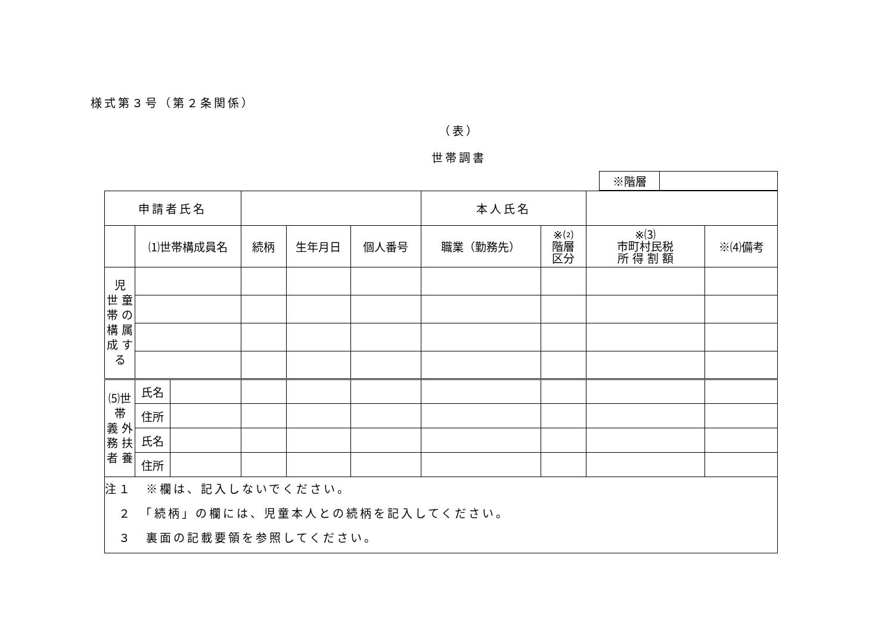様式第３号（第２条関係）
（表）
世帯調書
| ※階層 | |
| 申請者氏名 | | | | | | 本人氏名 | | | |
| | ⑴世帯構成員名 | | 続柄 | 生年月日 | 個人番号 | 職業（勤務先） | ※⑵ 階層 区分 | ※⑶ 市町村民税 所 得 割 額 | ※⑷備考 |
| 児 世 童 帯 の 構 属 成 す る | | | | | | | | | |
| ⑸世 帯 義 外 務 扶 者 養 | 氏名 | | | | | | | | |
| | 住所 | | | | | | | | |
| | 氏名 | | | | | | | | |
| | 住所 | | | | | | | | |
| 注１ ※欄は、記入しないでください。 ２ 「続柄」の欄には、児童本人との続柄を記入してください。 ３ 裏面の記載要領を参照してください。 | | | | | | | | | |